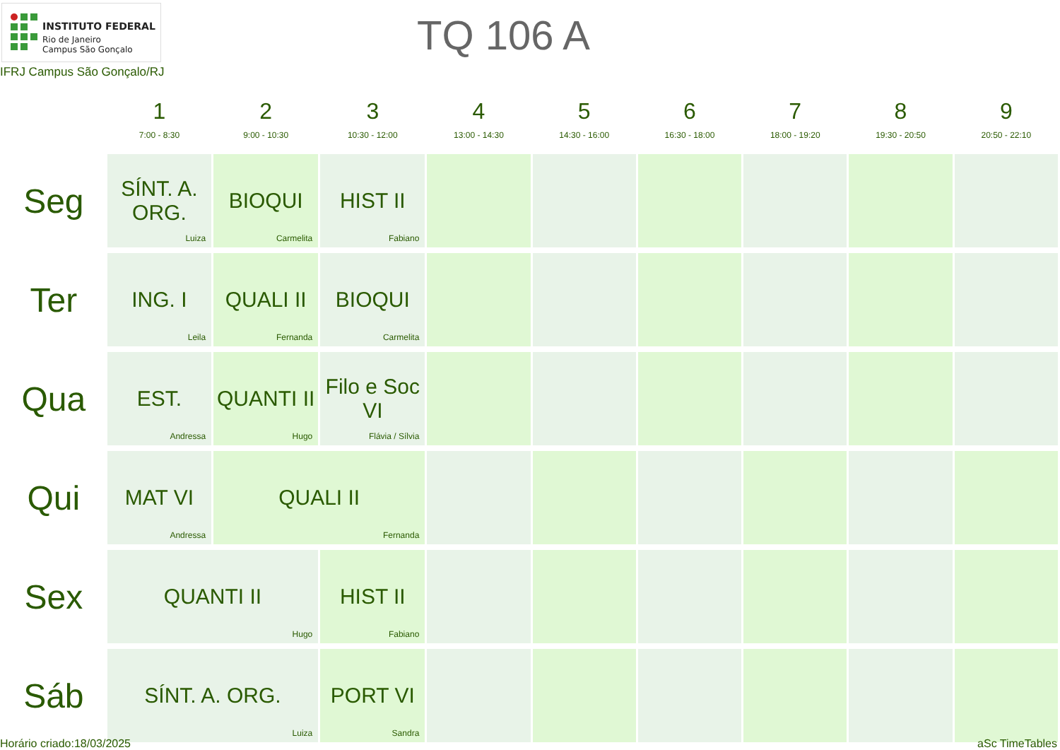INSTITUTO FEDERAL
Rio de Janeiro
Campus São Gonçalo
TQ 106 A
IFRJ Campus São Gonçalo/RJ
| | 1 7:00 - 8:30 | 2 9:00 - 10:30 | 3 10:30 - 12:00 | 4 13:00 - 14:30 | 5 14:30 - 16:00 | 6 16:30 - 18:00 | 7 18:00 - 19:20 | 8 19:30 - 20:50 | 9 20:50 - 22:10 |
| --- | --- | --- | --- | --- | --- | --- | --- | --- | --- |
| Seg | SÍNT. A. ORG. Luiza | BIOQUI Carmelita | HIST II Fabiano | | | | | | |
| Ter | ING. I Leila | QUALI II Fernanda | BIOQUI Carmelita | | | | | | |
| Qua | EST. Andressa | QUANTI II Hugo | Filo e Soc VI Flávia / Sílvia | | | | | | |
| Qui | MAT VI Andressa | QUALI II Fernanda | | | | | | | |
| Sex | QUANTI II Hugo | | HIST II Fabiano | | | | | | |
| Sáb | SÍNT. A. ORG. Luiza | | PORT VI Sandra | | | | | | |
Horário criado:18/03/2025 aSc TimeTables